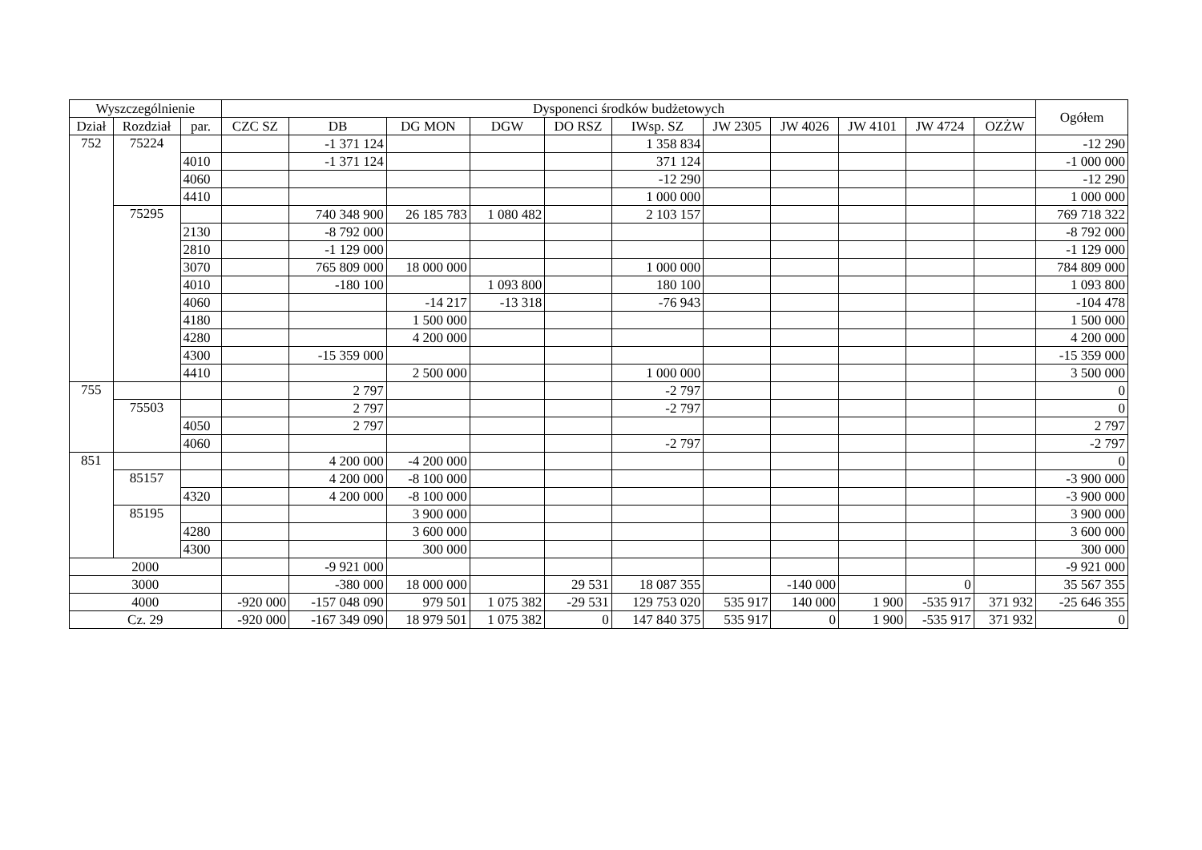| Wyszczególnienie | | | Dysponenci środków budżetowych | | | | | | | | | | | Ogółem |
| --- | --- | --- | --- | --- | --- | --- | --- | --- | --- | --- | --- | --- | --- | --- |
| Dział | Rozdział | par. | CZC SZ | DB | DG MON | DGW | DO RSZ | IWsp. SZ | JW 2305 | JW 4026 | JW 4101 | JW 4724 | OZŻW | |
| 752 | 75224 | | | -1 371 124 | | | | 1 358 834 | | | | | | -12 290 |
| | | 4010 | | -1 371 124 | | | | 371 124 | | | | | | -1 000 000 |
| | | 4060 | | | | | | -12 290 | | | | | | -12 290 |
| | | 4410 | | | | | | 1 000 000 | | | | | | 1 000 000 |
| | 75295 | | | 740 348 900 | 26 185 783 | 1 080 482 | | 2 103 157 | | | | | | 769 718 322 |
| | | 2130 | | -8 792 000 | | | | | | | | | | -8 792 000 |
| | | 2810 | | -1 129 000 | | | | | | | | | | -1 129 000 |
| | | 3070 | | 765 809 000 | 18 000 000 | | | 1 000 000 | | | | | | 784 809 000 |
| | | 4010 | | -180 100 | | 1 093 800 | | 180 100 | | | | | | 1 093 800 |
| | | 4060 | | | -14 217 | -13 318 | | -76 943 | | | | | | -104 478 |
| | | 4180 | | | 1 500 000 | | | | | | | | | 1 500 000 |
| | | 4280 | | | 4 200 000 | | | | | | | | | 4 200 000 |
| | | 4300 | | -15 359 000 | | | | | | | | | | -15 359 000 |
| | | 4410 | | | 2 500 000 | | | 1 000 000 | | | | | | 3 500 000 |
| 755 | | | | 2 797 | | | | -2 797 | | | | | | 0 |
| | 75503 | | | 2 797 | | | | -2 797 | | | | | | 0 |
| | | 4050 | | 2 797 | | | | | | | | | | 2 797 |
| | | 4060 | | | | | | -2 797 | | | | | | -2 797 |
| 851 | | | | 4 200 000 | -4 200 000 | | | | | | | | | 0 |
| | 85157 | | | 4 200 000 | -8 100 000 | | | | | | | | | -3 900 000 |
| | | 4320 | | 4 200 000 | -8 100 000 | | | | | | | | | -3 900 000 |
| | 85195 | | | | 3 900 000 | | | | | | | | | 3 900 000 |
| | | 4280 | | | 3 600 000 | | | | | | | | | 3 600 000 |
| | | 4300 | | | 300 000 | | | | | | | | | 300 000 |
| 2000 | | | | -9 921 000 | | | | | | | | | | -9 921 000 |
| 3000 | | | | -380 000 | 18 000 000 | | 29 531 | 18 087 355 | | -140 000 | | 0 | | 35 567 355 |
| 4000 | | | -920 000 | -157 048 090 | 979 501 | 1 075 382 | -29 531 | 129 753 020 | 535 917 | 140 000 | 1 900 | -535 917 | 371 932 | -25 646 355 |
| Cz. 29 | | | -920 000 | -167 349 090 | 18 979 501 | 1 075 382 | 0 | 147 840 375 | 535 917 | 0 | 1 900 | -535 917 | 371 932 | 0 |